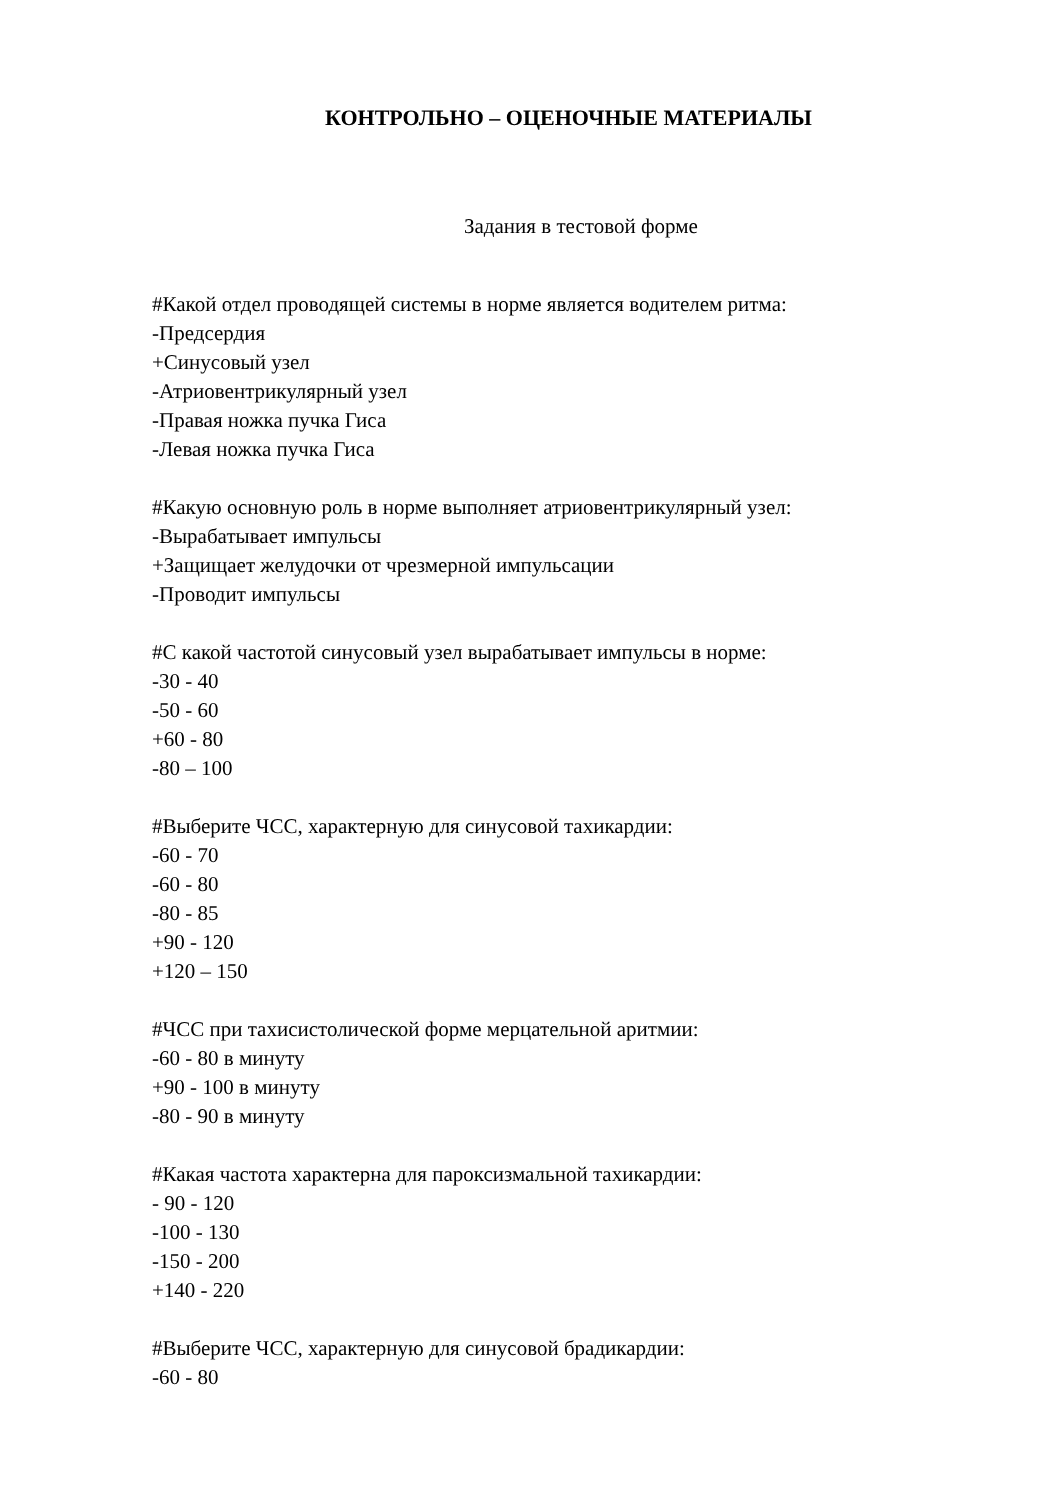КОНТРОЛЬНО – ОЦЕНОЧНЫЕ МАТЕРИАЛЫ
Задания в тестовой форме
#Какой отдел проводящей системы в норме является водителем ритма:
-Предсердия
+Синусовый узел
-Атриовентрикулярный узел
-Правая ножка пучка Гиса
-Левая ножка пучка Гиса
#Какую основную роль в норме выполняет атриовентрикулярный узел:
-Вырабатывает импульсы
+Защищает желудочки от чрезмерной импульсации
-Проводит импульсы
#С какой частотой синусовый узел вырабатывает импульсы в норме:
-30 - 40
-50 - 60
+60 - 80
-80 – 100
#Выберите ЧСС, характерную для синусовой тахикардии:
-60 - 70
-60 - 80
-80 - 85
+90 - 120
+120 – 150
#ЧСС при тахисистолической форме мерцательной аритмии:
-60 - 80 в минуту
+90 - 100 в минуту
-80 - 90 в минуту
#Какая частота характерна для пароксизмальной тахикардии:
- 90 - 120
-100 - 130
-150 - 200
+140 - 220
#Выберите ЧСС, характерную для синусовой брадикардии:
-60 - 80